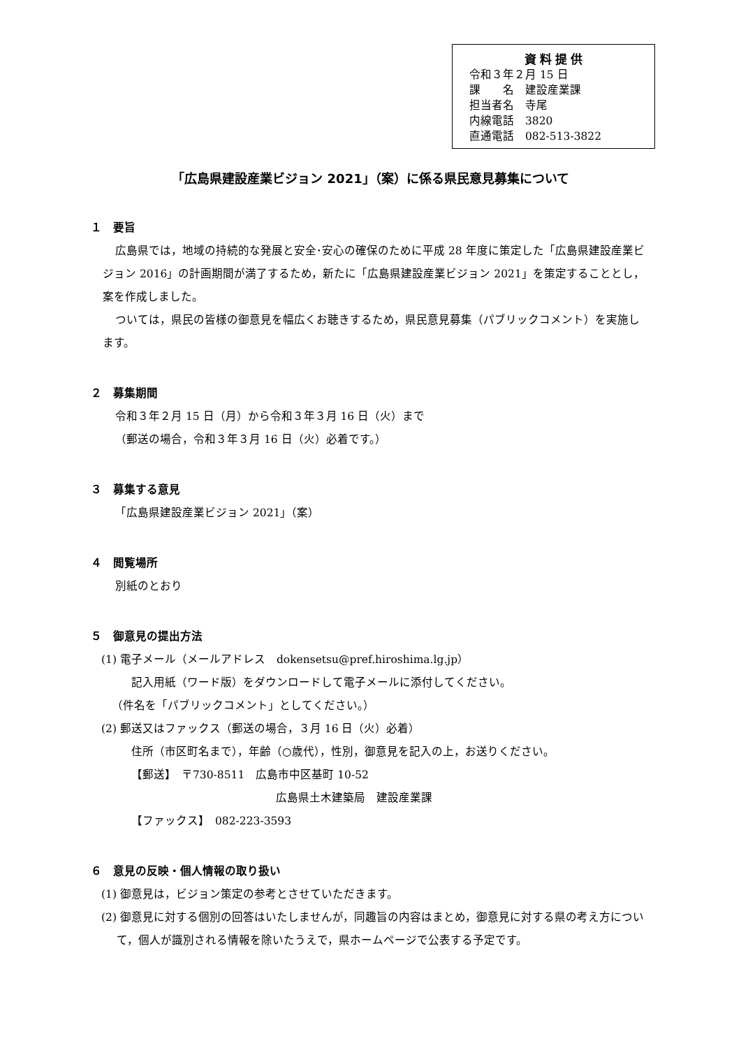資料提供
令和３年２月 15 日
課　　名　建設産業課
担当者名　寺尾
内線電話　3820
直通電話　082-513-3822
「広島県建設産業ビジョン 2021」（案）に係る県民意見募集について
１　要旨
広島県では，地域の持続的な発展と安全･安心の確保のために平成 28 年度に策定した「広島県建設産業ビジョン 2016」の計画期間が満了するため，新たに「広島県建設産業ビジョン 2021」を策定することとし，案を作成しました。
ついては，県民の皆様の御意見を幅広くお聴きするため，県民意見募集（パブリックコメント）を実施します。
２　募集期間
令和３年２月 15 日（月）から令和３年３月 16 日（火）まで
（郵送の場合，令和３年３月 16 日（火）必着です。）
３　募集する意見
「広島県建設産業ビジョン 2021」（案）
４　閲覧場所
別紙のとおり
５　御意見の提出方法
(1) 電子メール（メールアドレス　dokensetsu@pref.hiroshima.lg.jp）
記入用紙（ワード版）をダウンロードして電子メールに添付してください。
（件名を「パブリックコメント」としてください。）
(2) 郵送又はファックス（郵送の場合，３月 16 日（火）必着）
住所（市区町名まで），年齢（○歳代），性別，御意見を記入の上，お送りください。
【郵送】　〒730-8511　広島市中区基町 10-52
広島県土木建築局　建設産業課
【ファックス】　082-223-3593
６　意見の反映・個人情報の取り扱い
(1) 御意見は，ビジョン策定の参考とさせていただきます。
(2) 御意見に対する個別の回答はいたしませんが，同趣旨の内容はまとめ，御意見に対する県の考え方について，個人が識別される情報を除いたうえで，県ホームページで公表する予定です。